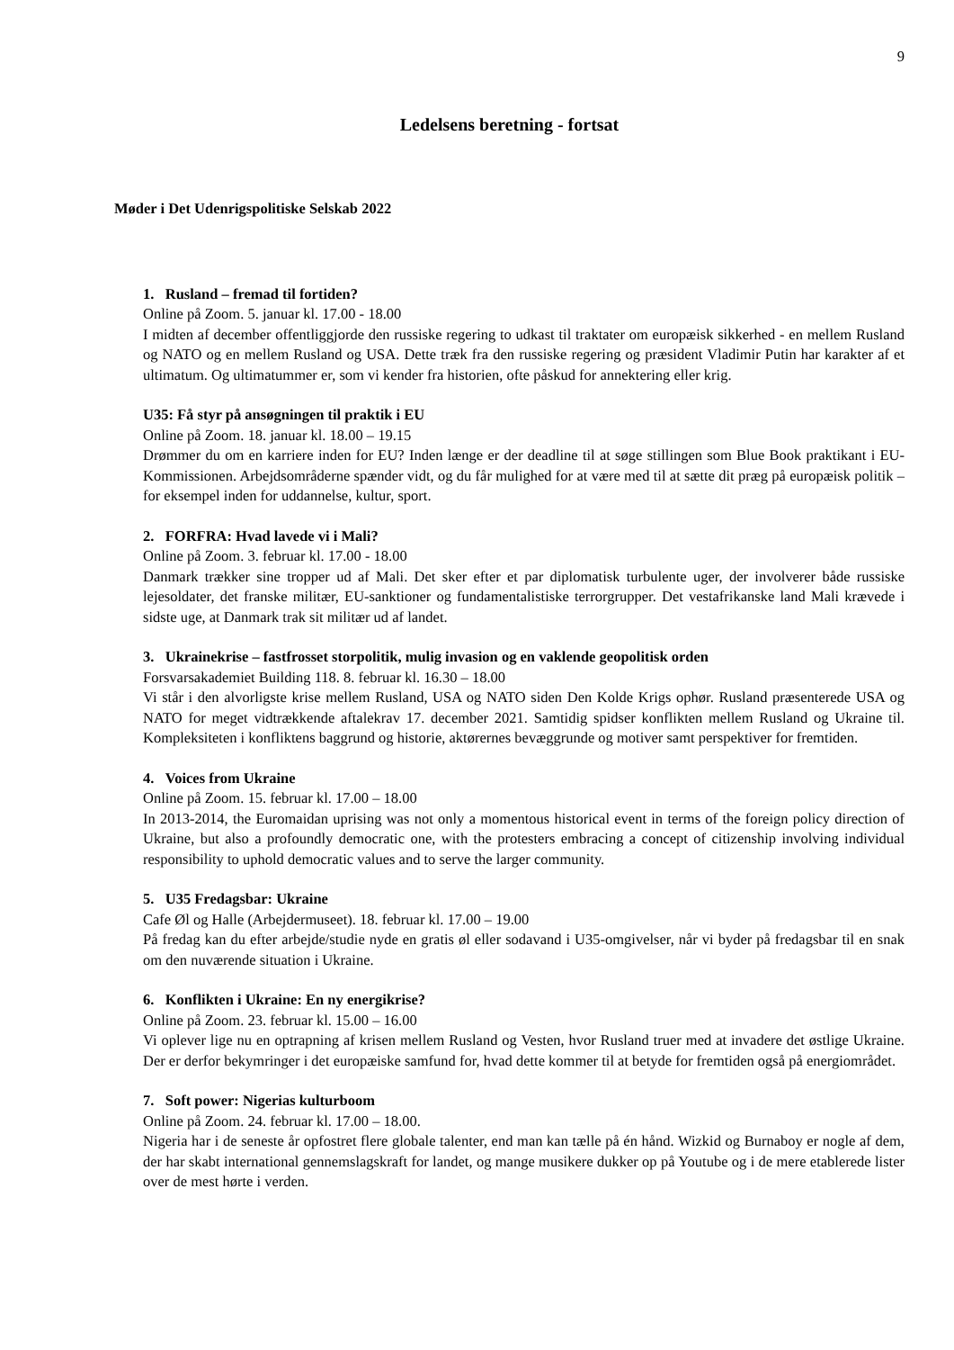9
Ledelsens beretning - fortsat
Møder i Det Udenrigspolitiske Selskab 2022
1. Rusland – fremad til fortiden?
Online på Zoom. 5. januar kl. 17.00 - 18.00
I midten af december offentliggjorde den russiske regering to udkast til traktater om europæisk sikkerhed - en mellem Rusland og NATO og en mellem Rusland og USA. Dette træk fra den russiske regering og præsident Vladimir Putin har karakter af et ultimatum. Og ultimatummer er, som vi kender fra historien, ofte påskud for annektering eller krig.
U35: Få styr på ansøgningen til praktik i EU
Online på Zoom. 18. januar kl. 18.00 – 19.15
Drømmer du om en karriere inden for EU? Inden længe er der deadline til at søge stillingen som Blue Book praktikant i EU-Kommissionen. Arbejdsområderne spænder vidt, og du får mulighed for at være med til at sætte dit præg på europæisk politik – for eksempel inden for uddannelse, kultur, sport.
2. FORFRA: Hvad lavede vi i Mali?
Online på Zoom. 3. februar kl. 17.00 - 18.00
Danmark trækker sine tropper ud af Mali. Det sker efter et par diplomatisk turbulente uger, der involverer både russiske lejesoldater, det franske militær, EU-sanktioner og fundamentalistiske terrorgrupper. Det vestafrikanske land Mali krævede i sidste uge, at Danmark trak sit militær ud af landet.
3. Ukrainekrise – fastfrosset storpolitik, mulig invasion og en vaklende geopolitisk orden
Forsvarsakademiet Building 118. 8. februar kl. 16.30 – 18.00
Vi står i den alvorligste krise mellem Rusland, USA og NATO siden Den Kolde Krigs ophør. Rusland præsenterede USA og NATO for meget vidtrækkende aftalekrav 17. december 2021. Samtidig spidser konflikten mellem Rusland og Ukraine til. Kompleksiteten i konfliktens baggrund og historie, aktørernes bevæggrunde og motiver samt perspektiver for fremtiden.
4. Voices from Ukraine
Online på Zoom. 15. februar kl. 17.00 – 18.00
In 2013-2014, the Euromaidan uprising was not only a momentous historical event in terms of the foreign policy direction of Ukraine, but also a profoundly democratic one, with the protesters embracing a concept of citizenship involving individual responsibility to uphold democratic values and to serve the larger community.
5. U35 Fredagsbar: Ukraine
Cafe Øl og Halle (Arbejdermuseet). 18. februar kl. 17.00 – 19.00
På fredag kan du efter arbejde/studie nyde en gratis øl eller sodavand i U35-omgivelser, når vi byder på fredagsbar til en snak om den nuværende situation i Ukraine.
6. Konflikten i Ukraine: En ny energikrise?
Online på Zoom. 23. februar kl. 15.00 – 16.00
Vi oplever lige nu en optrapning af krisen mellem Rusland og Vesten, hvor Rusland truer med at invadere det østlige Ukraine. Der er derfor bekymringer i det europæiske samfund for, hvad dette kommer til at betyde for fremtiden også på energiområdet.
7. Soft power: Nigerias kulturboom
Online på Zoom. 24. februar kl. 17.00 – 18.00.
Nigeria har i de seneste år opfostret flere globale talenter, end man kan tælle på én hånd. Wizkid og Burnaboy er nogle af dem, der har skabt international gennemslagskraft for landet, og mange musikere dukker op på Youtube og i de mere etablerede lister over de mest hørte i verden.